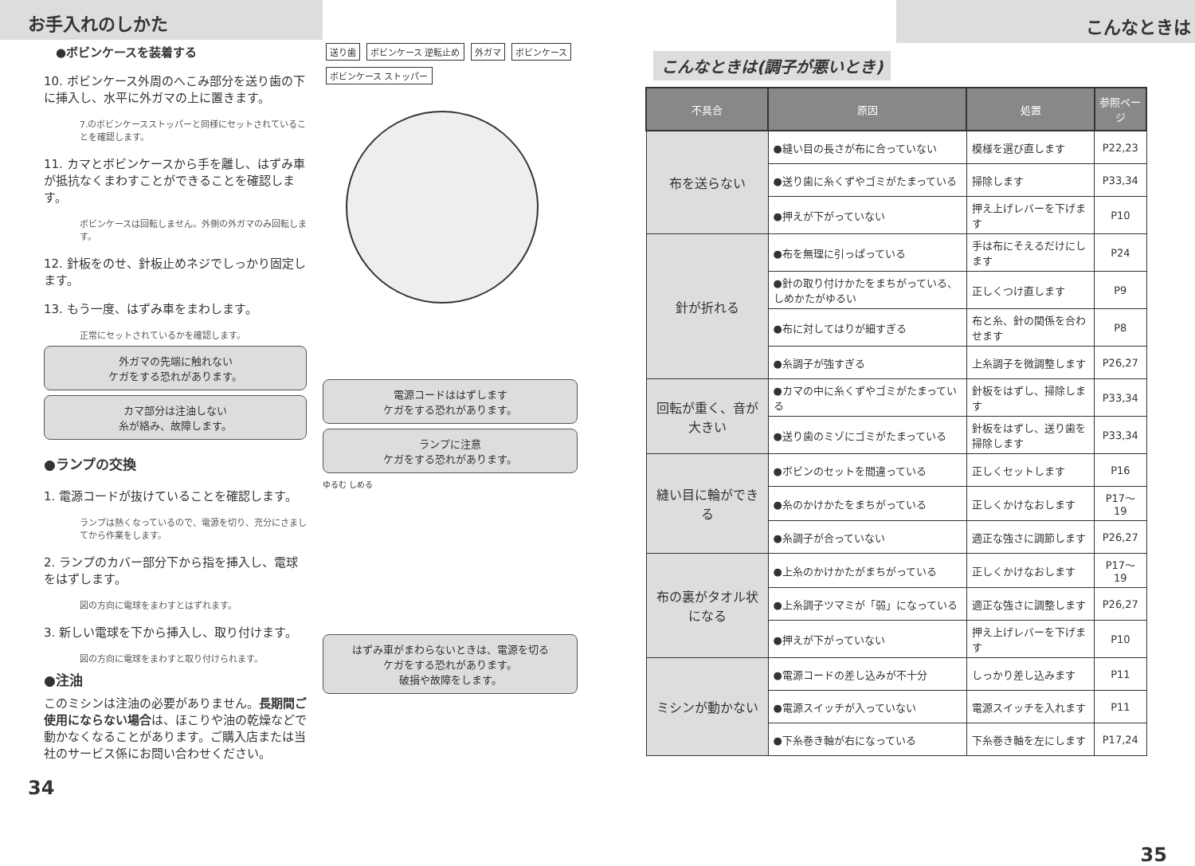お手入れのしかた
●ボビンケースを装着する
10. ボビンケース外周のへこみ部分を送り歯の下に挿入し、水平に外ガマの上に置きます。
7.のボビンケースストッパーと同様にセットされていることを確認します。
11. カマとボビンケースから手を離し、はずみ車が抵抗なくまわすことができることを確認します。
ボビンケースは回転しません。外側の外ガマのみ回転します。
12. 針板をのせ、針板止めネジでしっかり固定します。
13. もう一度、はずみ車をまわします。
正常にセットされているかを確認します。
外ガマの先端に触れない
ケガをする恐れがあります。
カマ部分は注油しない
糸が絡み、故障します。
●ランプの交換
1. 電源コードが抜けていることを確認します。
ランプは熱くなっているので、電源を切り、充分にさましてから作業をします。
2. ランプのカバー部分下から指を挿入し、電球をはずします。
図の方向に電球をまわすとはずれます。
3. 新しい電球を下から挿入し、取り付けます。
図の方向に電球をまわすと取り付けられます。
●注油
このミシンは注油の必要がありません。長期間ご使用にならない場合は、ほこりや油の乾燥などで動かなくなることがあります。ご購入店または当社のサービス係にお問い合わせください。
送り歯 ボビンケース 逆転止め 外ガマ ボビンケース ボビンケース ストッパー
電源コードははずします
ケガをする恐れがあります。
ランプに注意
ケガをする恐れがあります。
ゆるむ しめる
はずみ車がまわらないときは、電源を切る
ケガをする恐れがあります。
破損や故障をします。
34
こんなときは
こんなときは(調子が悪いとき)
| 不具合 | 原因 | 処置 | 参照ページ |
| --- | --- | --- | --- |
| 布を送らない | ●縫い目の長さが布に合っていない | 模様を選び直します | P22,23 |
| | ●送り歯に糸くずやゴミがたまっている | 掃除します | P33,34 |
| | ●押えが下がっていない | 押え上げレバーを下げます | P10 |
| 針が折れる | ●布を無理に引っぱっている | 手は布にそえるだけにします | P24 |
| | ●針の取り付けかたをまちがっている、しめかたがゆるい | 正しくつけ直します | P9 |
| | ●布に対してはりが細すぎる | 布と糸、針の関係を合わせます | P8 |
| | ●糸調子が強すぎる | 上糸調子を微調整します | P26,27 |
| 回転が重く、音が大きい | ●カマの中に糸くずやゴミがたまっている | 針板をはずし、掃除します | P33,34 |
| | ●送り歯のミゾにゴミがたまっている | 針板をはずし、送り歯を掃除します | P33,34 |
| 縫い目に輪ができる | ●ボビンのセットを間違っている | 正しくセットします | P16 |
| | ●糸のかけかたをまちがっている | 正しくかけなおします | P17〜19 |
| | ●糸調子が合っていない | 適正な強さに調節します | P26,27 |
| 布の裏がタオル状になる | ●上糸のかけかたがまちがっている | 正しくかけなおします | P17〜19 |
| | ●上糸調子ツマミが「弱」になっている | 適正な強さに調整します | P26,27 |
| | ●押えが下がっていない | 押え上げレバーを下げます | P10 |
| ミシンが動かない | ●電源コードの差し込みが不十分 | しっかり差し込みます | P11 |
| | ●電源スイッチが入っていない | 電源スイッチを入れます | P11 |
| | ●下糸巻き軸が右になっている | 下糸巻き軸を左にします | P17,24 |
35